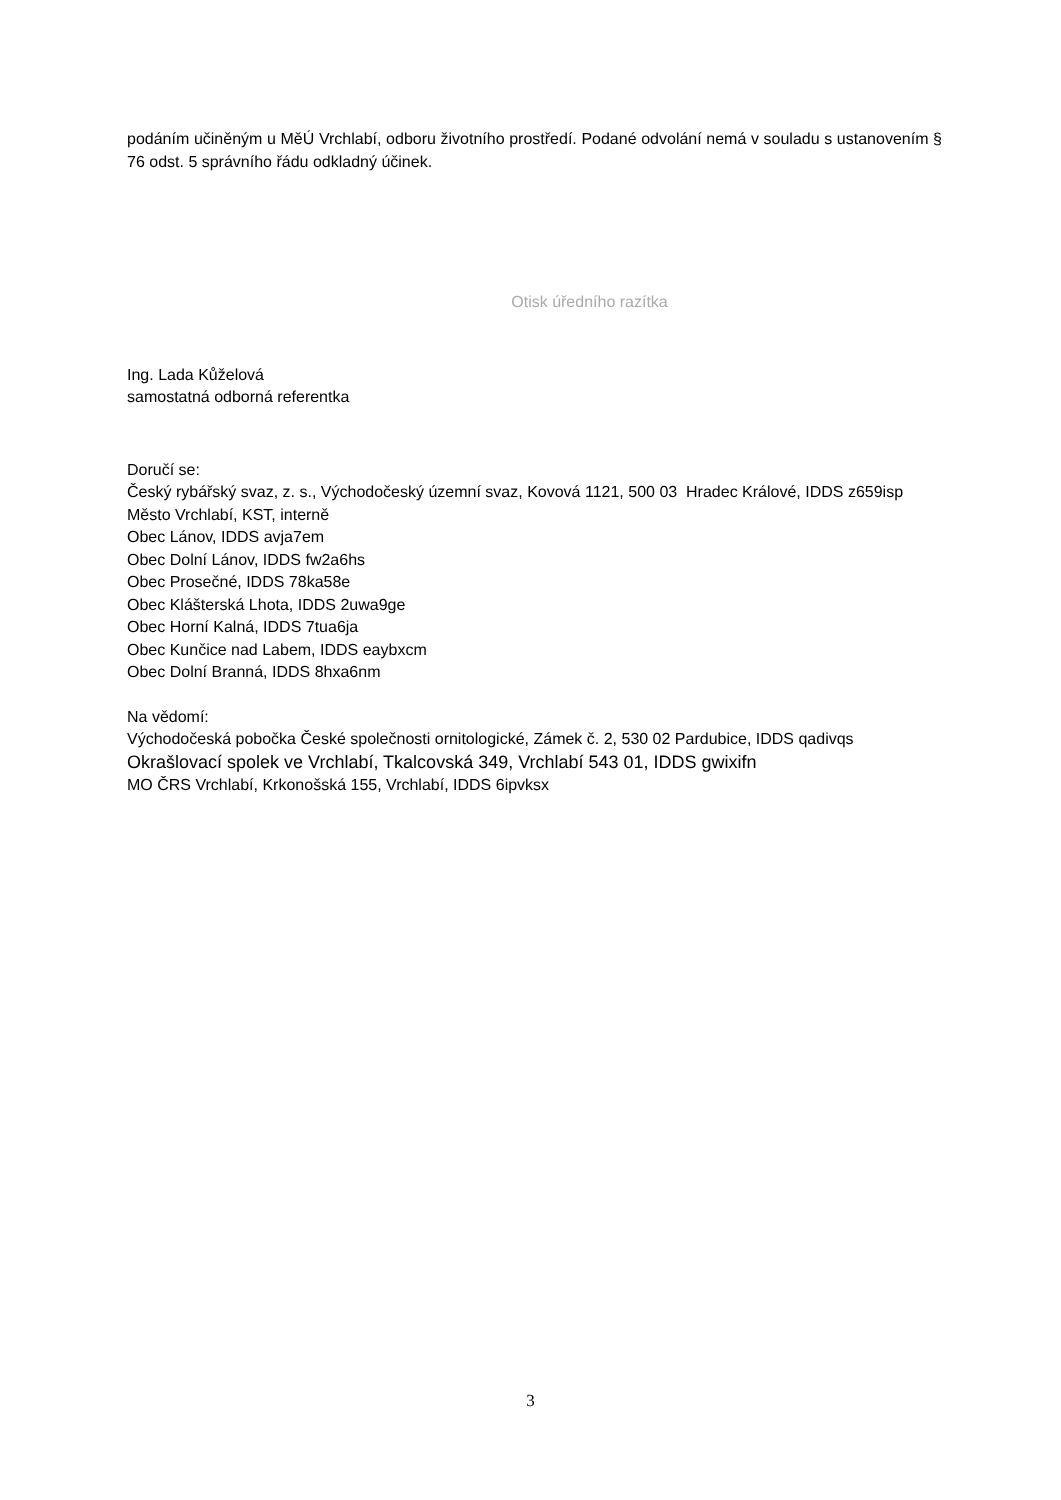podáním učiněným u MěÚ Vrchlabí, odboru životního prostředí. Podané odvolání nemá v souladu s ustanovením § 76 odst. 5 správního řádu odkladný účinek.
Otisk úředního razítka
Ing. Lada Kůželová
samostatná odborná referentka
Doručí se:
Český rybářský svaz, z. s., Východočeský územní svaz, Kovová 1121, 500 03 Hradec Králové, IDDS z659isp
Město Vrchlabí, KST, interně
Obec Lánov, IDDS avja7em
Obec Dolní Lánov, IDDS fw2a6hs
Obec Prosečné, IDDS 78ka58e
Obec Klášterská Lhota, IDDS 2uwa9ge
Obec Horní Kalná, IDDS 7tua6ja
Obec Kunčice nad Labem, IDDS eaybxcm
Obec Dolní Branná, IDDS 8hxa6nm
Na vědomí:
Východočeská pobočka České společnosti ornitologické, Zámek č. 2, 530 02 Pardubice, IDDS qadivqs
Okrašlovací spolek ve Vrchlabí, Tkalcovská 349, Vrchlabí 543 01, IDDS gwixifn
MO ČRS Vrchlabí, Krkonošská 155, Vrchlabí, IDDS 6ipvksx
3